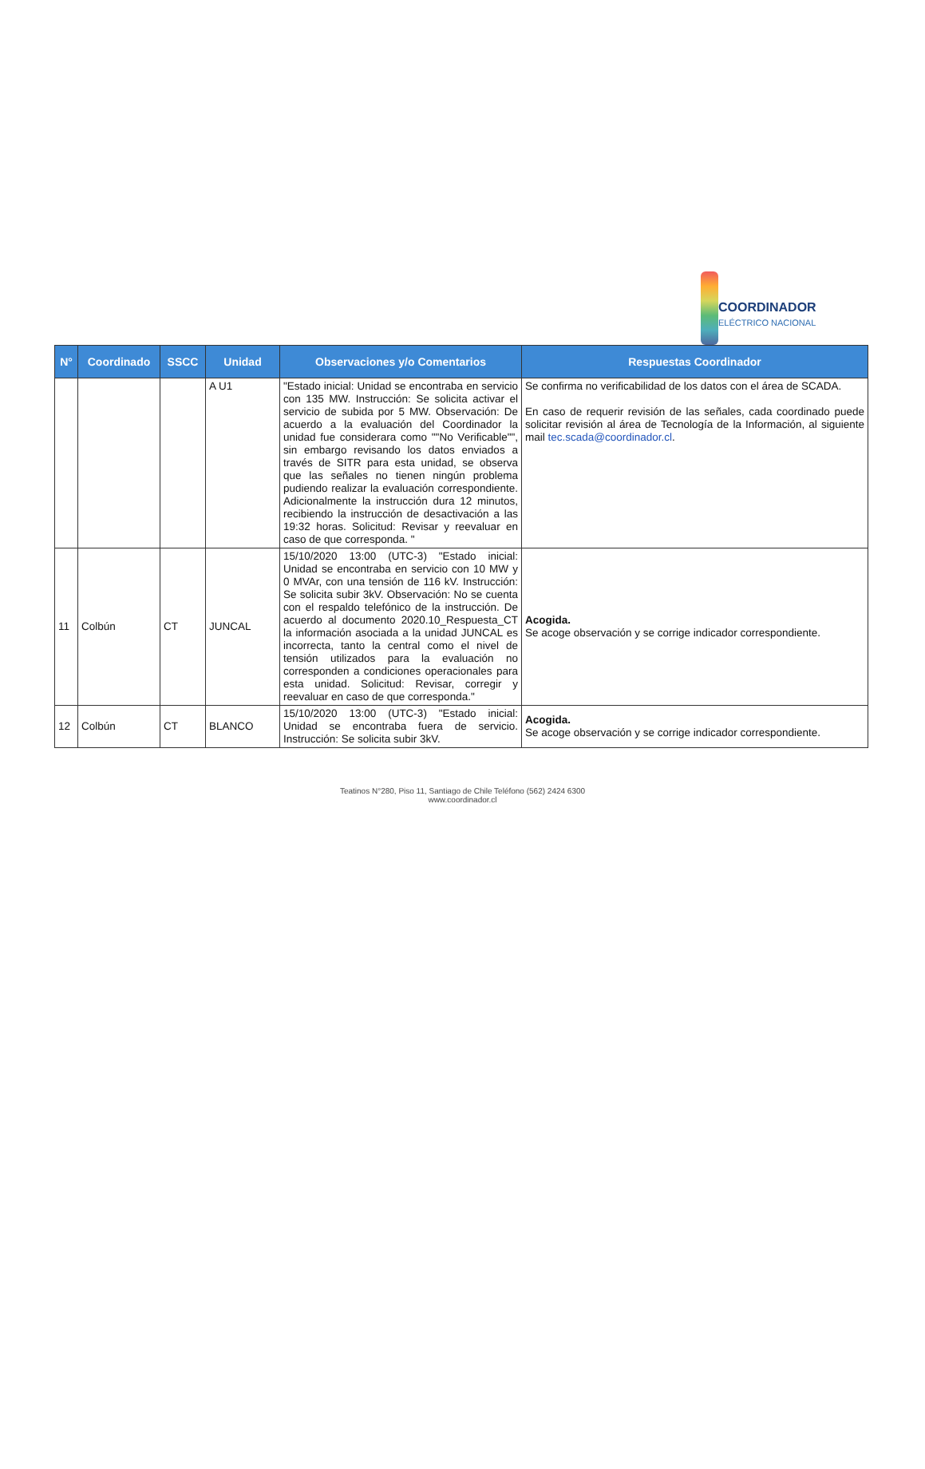COORDINADOR
ELÉCTRICO NACIONAL
| N° | Coordinado | SSCC | Unidad | Observaciones y/o Comentarios | Respuestas Coordinador |
| --- | --- | --- | --- | --- | --- |
| | | | A U1 | "Estado inicial: Unidad se encontraba en servicio con 135 MW. Instrucción: Se solicita activar el servicio de subida por 5 MW. Observación: De acuerdo a la evaluación del Coordinador la unidad fue considerara como ""No Verificable"", sin embargo revisando los datos enviados a través de SITR para esta unidad, se observa que las señales no tienen ningún problema pudiendo realizar la evaluación correspondiente. Adicionalmente la instrucción dura 12 minutos, recibiendo la instrucción de desactivación a las 19:32 horas. Solicitud: Revisar y reevaluar en caso de que corresponda. " | Se confirma no verificabilidad de los datos con el área de SCADA. En caso de requerir revisión de las señales, cada coordinado puede solicitar revisión al área de Tecnología de la Información, al siguiente mail tec.scada@coordinador.cl . |
| 11 | Colbún | CT | JUNCAL | 15/10/2020 13:00 (UTC-3) "Estado inicial: Unidad se encontraba en servicio con 10 MW y 0 MVAr, con una tensión de 116 kV. Instrucción: Se solicita subir 3kV. Observación: No se cuenta con el respaldo telefónico de la instrucción. De acuerdo al documento 2020.10_Respuesta_CT la información asociada a la unidad JUNCAL es incorrecta, tanto la central como el nivel de tensión utilizados para la evaluación no corresponden a condiciones operacionales para esta unidad. Solicitud: Revisar, corregir y reevaluar en caso de que corresponda." | Acogida. Se acoge observación y se corrige indicador correspondiente. |
| 12 | Colbún | CT | BLANCO | 15/10/2020 13:00 (UTC-3) "Estado inicial: Unidad se encontraba fuera de servicio. Instrucción: Se solicita subir 3kV. | Acogida. Se acoge observación y se corrige indicador correspondiente. |
Teatinos N°280, Piso 11, Santiago de Chile Teléfono (562) 2424 6300
www.coordinador.cl